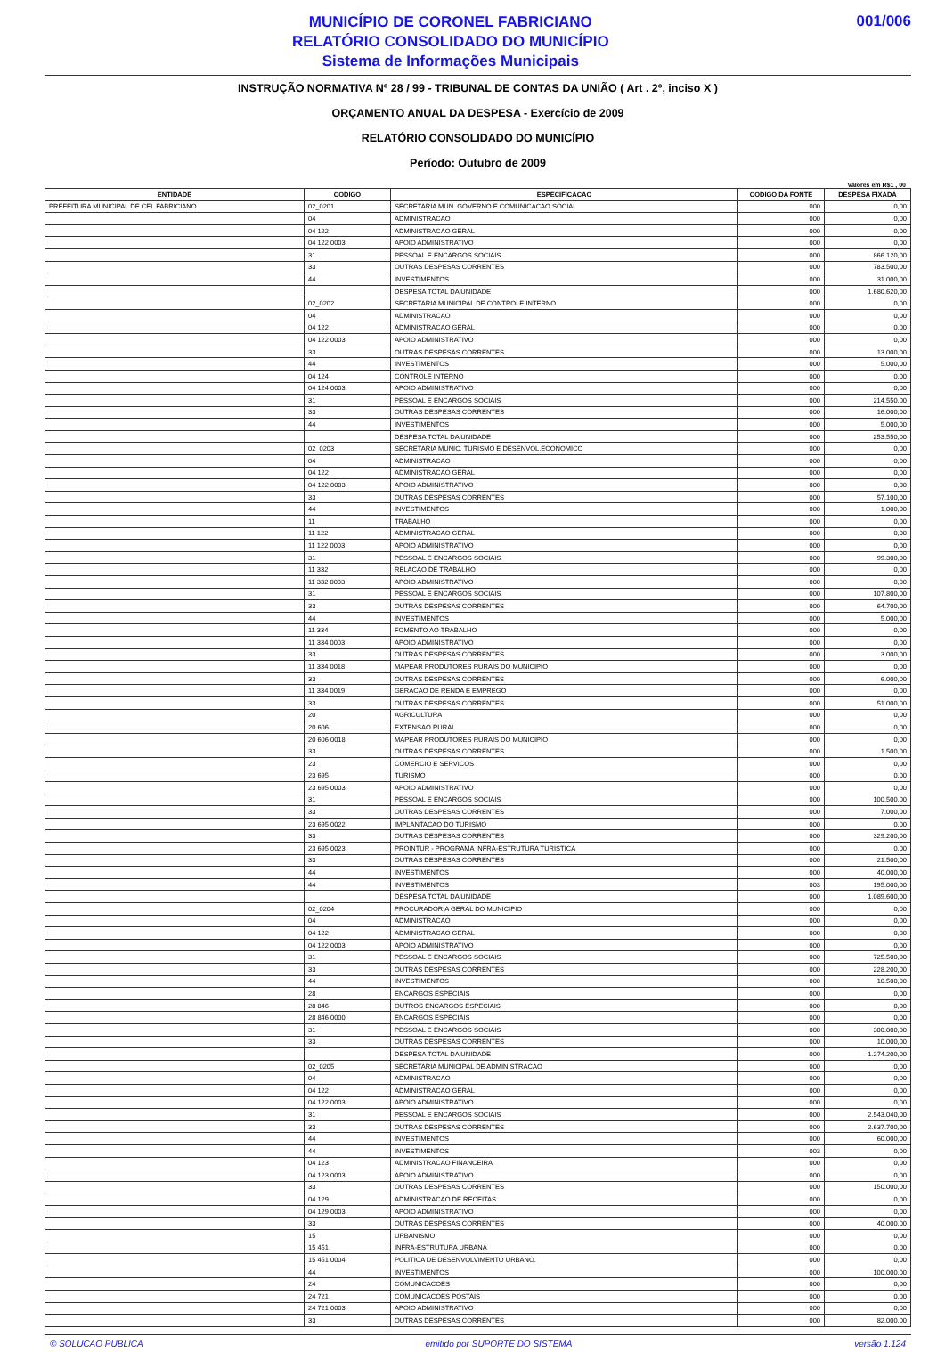MUNICÍPIO DE CORONEL FABRICIANO
RELATÓRIO CONSOLIDADO DO MUNICÍPIO
Sistema de Informações Municipais
001/006
INSTRUÇÃO NORMATIVA Nº 28 / 99 - TRIBUNAL DE CONTAS DA UNIÃO ( Art . 2º, inciso X )
ORÇAMENTO ANUAL DA DESPESA - Exercício de 2009
RELATÓRIO CONSOLIDADO DO MUNICÍPIO
Período: Outubro de 2009
Valores em R$1 , 00
| ENTIDADE | CODIGO | ESPECIFICACAO | CODIGO DA FONTE | DESPESA FIXADA |
| --- | --- | --- | --- | --- |
| PREFEITURA MUNICIPAL DE CEL FABRICIANO | 02_0201 | SECRETARIA MUN. GOVERNO E COMUNICACAO SOCIAL | 000 | 0,00 |
| | 04 | ADMINISTRACAO | 000 | 0,00 |
| | 04 122 | ADMINISTRACAO GERAL | 000 | 0,00 |
| | 04 122 0003 | APOIO ADMINISTRATIVO | 000 | 0,00 |
| | 31 | PESSOAL E ENCARGOS SOCIAIS | 000 | 866.120,00 |
| | 33 | OUTRAS DESPESAS CORRENTES | 000 | 783.500,00 |
| | 44 | INVESTIMENTOS | 000 | 31.000,00 |
| | | DESPESA TOTAL DA UNIDADE | 000 | 1.680.620,00 |
| | 02_0202 | SECRETARIA MUNICIPAL DE CONTROLE INTERNO | 000 | 0,00 |
| | 04 | ADMINISTRACAO | 000 | 0,00 |
| | 04 122 | ADMINISTRACAO GERAL | 000 | 0,00 |
| | 04 122 0003 | APOIO ADMINISTRATIVO | 000 | 0,00 |
| | 33 | OUTRAS DESPESAS CORRENTES | 000 | 13.000,00 |
| | 44 | INVESTIMENTOS | 000 | 5.000,00 |
| | 04 124 | CONTROLE INTERNO | 000 | 0,00 |
| | 04 124 0003 | APOIO ADMINISTRATIVO | 000 | 0,00 |
| | 31 | PESSOAL E ENCARGOS SOCIAIS | 000 | 214.550,00 |
| | 33 | OUTRAS DESPESAS CORRENTES | 000 | 16.000,00 |
| | 44 | INVESTIMENTOS | 000 | 5.000,00 |
| | | DESPESA TOTAL DA UNIDADE | 000 | 253.550,00 |
| | 02_0203 | SECRETARIA MUNIC. TURISMO E DESENVOL.ECONOMICO | 000 | 0,00 |
| | 04 | ADMINISTRACAO | 000 | 0,00 |
| | 04 122 | ADMINISTRACAO GERAL | 000 | 0,00 |
| | 04 122 0003 | APOIO ADMINISTRATIVO | 000 | 0,00 |
| | 33 | OUTRAS DESPESAS CORRENTES | 000 | 57.100,00 |
| | 44 | INVESTIMENTOS | 000 | 1.000,00 |
| | 11 | TRABALHO | 000 | 0,00 |
| | 11 122 | ADMINISTRACAO GERAL | 000 | 0,00 |
| | 11 122 0003 | APOIO ADMINISTRATIVO | 000 | 0,00 |
| | 31 | PESSOAL E ENCARGOS SOCIAIS | 000 | 99.300,00 |
| | 11 332 | RELACAO DE TRABALHO | 000 | 0,00 |
| | 11 332 0003 | APOIO ADMINISTRATIVO | 000 | 0,00 |
| | 31 | PESSOAL E ENCARGOS SOCIAIS | 000 | 107.800,00 |
| | 33 | OUTRAS DESPESAS CORRENTES | 000 | 64.700,00 |
| | 44 | INVESTIMENTOS | 000 | 5.000,00 |
| | 11 334 | FOMENTO AO TRABALHO | 000 | 0,00 |
| | 11 334 0003 | APOIO ADMINISTRATIVO | 000 | 0,00 |
| | 33 | OUTRAS DESPESAS CORRENTES | 000 | 3.000,00 |
| | 11 334 0018 | MAPEAR PRODUTORES RURAIS DO MUNICIPIO | 000 | 0,00 |
| | 33 | OUTRAS DESPESAS CORRENTES | 000 | 6.000,00 |
| | 11 334 0019 | GERACAO DE RENDA E EMPREGO | 000 | 0,00 |
| | 33 | OUTRAS DESPESAS CORRENTES | 000 | 51.000,00 |
| | 20 | AGRICULTURA | 000 | 0,00 |
| | 20 606 | EXTENSAO RURAL | 000 | 0,00 |
| | 20 606 0018 | MAPEAR PRODUTORES RURAIS DO MUNICIPIO | 000 | 0,00 |
| | 33 | OUTRAS DESPESAS CORRENTES | 000 | 1.500,00 |
| | 23 | COMERCIO E SERVICOS | 000 | 0,00 |
| | 23 695 | TURISMO | 000 | 0,00 |
| | 23 695 0003 | APOIO ADMINISTRATIVO | 000 | 0,00 |
| | 31 | PESSOAL E ENCARGOS SOCIAIS | 000 | 100.500,00 |
| | 33 | OUTRAS DESPESAS CORRENTES | 000 | 7.000,00 |
| | 23 695 0022 | IMPLANTACAO DO TURISMO | 000 | 0,00 |
| | 33 | OUTRAS DESPESAS CORRENTES | 000 | 329.200,00 |
| | 23 695 0023 | PROINTUR - PROGRAMA INFRA-ESTRUTURA TURISTICA | 000 | 0,00 |
| | 33 | OUTRAS DESPESAS CORRENTES | 000 | 21.500,00 |
| | 44 | INVESTIMENTOS | 000 | 40.000,00 |
| | 44 | INVESTIMENTOS | 003 | 195.000,00 |
| | | DESPESA TOTAL DA UNIDADE | 000 | 1.089.600,00 |
| | 02_0204 | PROCURADORIA GERAL DO MUNICIPIO | 000 | 0,00 |
| | 04 | ADMINISTRACAO | 000 | 0,00 |
| | 04 122 | ADMINISTRACAO GERAL | 000 | 0,00 |
| | 04 122 0003 | APOIO ADMINISTRATIVO | 000 | 0,00 |
| | 31 | PESSOAL E ENCARGOS SOCIAIS | 000 | 725.500,00 |
| | 33 | OUTRAS DESPESAS CORRENTES | 000 | 228.200,00 |
| | 44 | INVESTIMENTOS | 000 | 10.500,00 |
| | 28 | ENCARGOS ESPECIAIS | 000 | 0,00 |
| | 28 846 | OUTROS ENCARGOS ESPECIAIS | 000 | 0,00 |
| | 28 846 0000 | ENCARGOS ESPECIAIS | 000 | 0,00 |
| | 31 | PESSOAL E ENCARGOS SOCIAIS | 000 | 300.000,00 |
| | 33 | OUTRAS DESPESAS CORRENTES | 000 | 10.000,00 |
| | | DESPESA TOTAL DA UNIDADE | 000 | 1.274.200,00 |
| | 02_0205 | SECRETARIA MUNICIPAL DE ADMINISTRACAO | 000 | 0,00 |
| | 04 | ADMINISTRACAO | 000 | 0,00 |
| | 04 122 | ADMINISTRACAO GERAL | 000 | 0,00 |
| | 04 122 0003 | APOIO ADMINISTRATIVO | 000 | 0,00 |
| | 31 | PESSOAL E ENCARGOS SOCIAIS | 000 | 2.543.040,00 |
| | 33 | OUTRAS DESPESAS CORRENTES | 000 | 2.637.700,00 |
| | 44 | INVESTIMENTOS | 000 | 60.000,00 |
| | 44 | INVESTIMENTOS | 003 | 0,00 |
| | 04 123 | ADMINISTRACAO FINANCEIRA | 000 | 0,00 |
| | 04 123 0003 | APOIO ADMINISTRATIVO | 000 | 0,00 |
| | 33 | OUTRAS DESPESAS CORRENTES | 000 | 150.000,00 |
| | 04 129 | ADMINISTRACAO DE RECEITAS | 000 | 0,00 |
| | 04 129 0003 | APOIO ADMINISTRATIVO | 000 | 0,00 |
| | 33 | OUTRAS DESPESAS CORRENTES | 000 | 40.000,00 |
| | 15 | URBANISMO | 000 | 0,00 |
| | 15 451 | INFRA-ESTRUTURA URBANA | 000 | 0,00 |
| | 15 451 0004 | POLITICA DE DESENVOLVIMENTO URBANO. | 000 | 0,00 |
| | 44 | INVESTIMENTOS | 000 | 100.000,00 |
| | 24 | COMUNICACOES | 000 | 0,00 |
| | 24 721 | COMUNICACOES POSTAIS | 000 | 0,00 |
| | 24 721 0003 | APOIO ADMINISTRATIVO | 000 | 0,00 |
| | 33 | OUTRAS DESPESAS CORRENTES | 000 | 82.000,00 |
© SOLUCAO PUBLICA emitido por SUPORTE DO SISTEMA versão 1.124